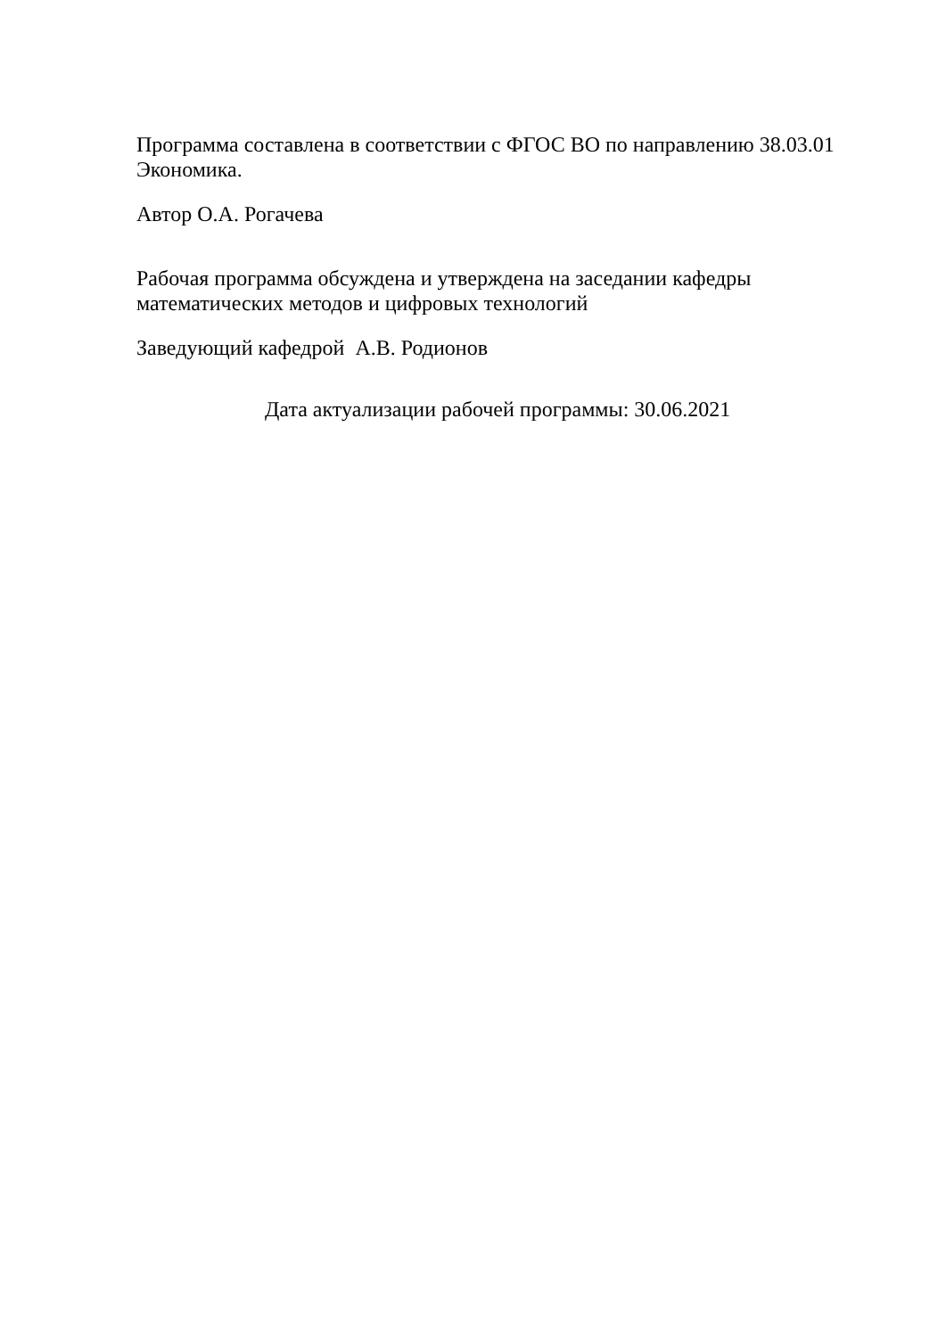Программа составлена в соответствии с ФГОС ВО по направлению 38.03.01 Экономика.
Автор О.А. Рогачева
Рабочая программа обсуждена и утверждена на заседании кафедры математических методов и цифровых технологий
Заведующий кафедрой А.В. Родионов
Дата актуализации рабочей программы: 30.06.2021